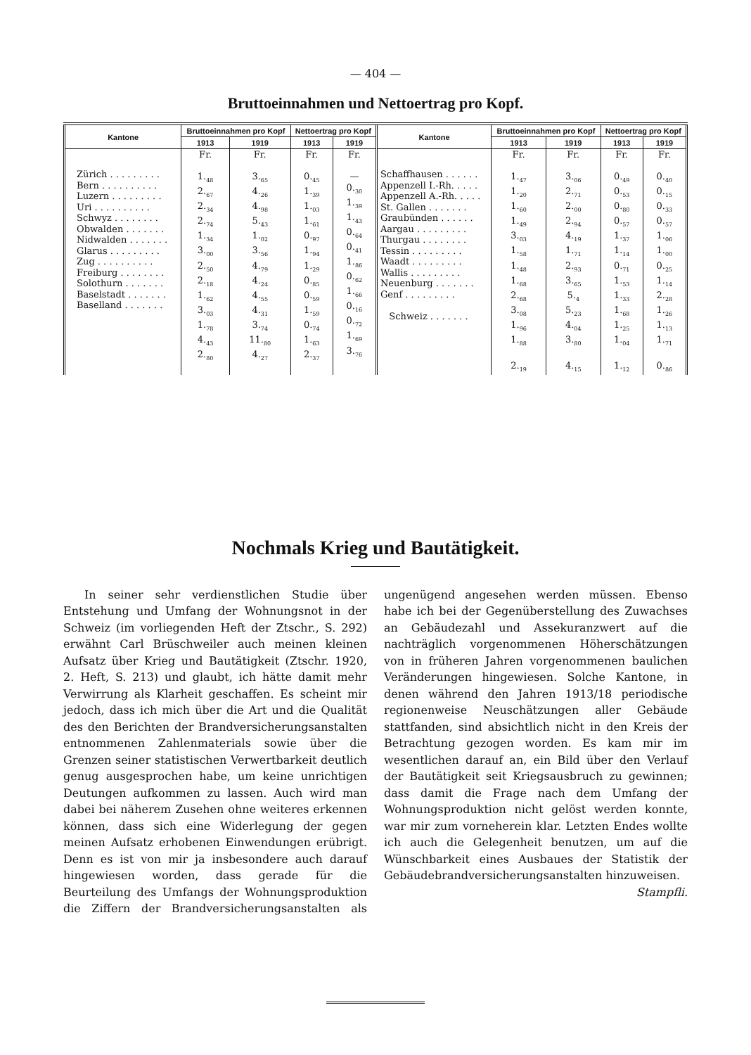— 404 —
Bruttoeinnahmen und Nettoertrag pro Kopf.
| Kantone | Bruttoeinnahmen pro Kopf | | Nettoertrag pro Kopf | | Kantone | Bruttoeinnahmen pro Kopf | | Nettoertrag pro Kopf | |
| --- | --- | --- | --- | --- | --- | --- | --- | --- | --- |
| | 1913 | 1919 | 1913 | 1919 | | 1913 | 1919 | 1913 | 1919 |
| Zürich . . . . . . . . . Bern . . . . . . . . . . Luzern . . . . . . . . . Uri . . . . . . . . . . Schwyz . . . . . . . . Obwalden . . . . . . . Nidwalden . . . . . . . Glarus . . . . . . . . . Zug . . . . . . . . . . Freiburg . . . . . . . . Solothurn . . . . . . . Baselstadt . . . . . . . Baselland . . . . . . . | Fr. 1.<sub>48</sub> 2.<sub>67</sub> 2.<sub>34</sub> 2.<sub>74</sub> 1.<sub>34</sub> 3.<sub>00</sub> 2.<sub>50</sub> 2.<sub>18</sub> 1.<sub>62</sub> 3.<sub>03</sub> 1.<sub>78</sub> 4.<sub>43</sub> 2.<sub>80</sub> | Fr. 3.<sub>65</sub> 4.<sub>26</sub> 4.<sub>98</sub> 5.<sub>43</sub> 1.<sub>02</sub> 3.<sub>56</sub> 4.<sub>79</sub> 4.<sub>24</sub> 4.<sub>55</sub> 4.<sub>31</sub> 3.<sub>74</sub> 11.<sub>80</sub> 4.<sub>27</sub> | Fr. 0.<sub>45</sub> 1.<sub>39</sub> 1.<sub>03</sub> 1.<sub>61</sub> 0.<sub>97</sub> 1.<sub>94</sub> 1.<sub>29</sub> 0.<sub>85</sub> 0.<sub>59</sub> 1.<sub>59</sub> 0.<sub>74</sub> 1.<sub>63</sub> 2.<sub>37</sub> | Fr. — 0.<sub>30</sub> 1.<sub>39</sub> 1.<sub>43</sub> 0.<sub>64</sub> 0.<sub>41</sub> 1.<sub>86</sub> 0.<sub>62</sub> 1.<sub>66</sub> 0.<sub>16</sub> 0.<sub>72</sub> 1.<sub>69</sub> 3.<sub>76</sub> | Schaffhausen . . . . . . Appenzell I.-Rh. . . . . Appenzell A.-Rh. . . . . St. Gallen . . . . . . . Graubünden . . . . . . Aargau . . . . . . . . . Thurgau . . . . . . . . Tessin . . . . . . . . . Waadt . . . . . . . . . Wallis . . . . . . . . . Neuenburg . . . . . . . Genf . . . . . . . . . Schweiz . . . . . . . | Fr. 1.<sub>47</sub> 1.<sub>20</sub> 1.<sub>60</sub> 1.<sub>49</sub> 3.<sub>03</sub> 1.<sub>58</sub> 1.<sub>48</sub> 1.<sub>68</sub> 2.<sub>68</sub> 3.<sub>08</sub> 1.<sub>96</sub> 1.<sub>88</sub> 2.<sub>19</sub> | Fr. 3.<sub>06</sub> 2.<sub>71</sub> 2.<sub>00</sub> 2.<sub>94</sub> 4.<sub>19</sub> 1.<sub>71</sub> 2.<sub>93</sub> 3.<sub>65</sub> 5.<sub>4</sub> 5.<sub>23</sub> 4.<sub>04</sub> 3.<sub>80</sub> 4.<sub>15</sub> | Fr. 0.<sub>49</sub> 0.<sub>53</sub> 0.<sub>80</sub> 0.<sub>57</sub> 1.<sub>37</sub> 1.<sub>14</sub> 0.<sub>71</sub> 1.<sub>53</sub> 1.<sub>33</sub> 1.<sub>68</sub> 1.<sub>25</sub> 1.<sub>04</sub> 1.<sub>12</sub> | Fr. 0.<sub>40</sub> 0.<sub>15</sub> 0.<sub>33</sub> 0.<sub>57</sub> 1.<sub>06</sub> 1.<sub>00</sub> 0.<sub>25</sub> 1.<sub>14</sub> 2.<sub>28</sub> 1.<sub>26</sub> 1.<sub>13</sub> 1.<sub>71</sub> 0.<sub>86</sub> |
Nochmals Krieg und Bautätigkeit.
In seiner sehr verdienstlichen Studie über Entstehung und Umfang der Wohnungsnot in der Schweiz (im vorliegenden Heft der Ztschr., S. 292) erwähnt Carl Brüschweiler auch meinen kleinen Aufsatz über Krieg und Bautätigkeit (Ztschr. 1920, 2. Heft, S. 213) und glaubt, ich hätte damit mehr Verwirrung als Klarheit geschaffen. Es scheint mir jedoch, dass ich mich über die Art und die Qualität des den Berichten der Brandversicherungsanstalten entnommenen Zahlenmaterials sowie über die Grenzen seiner statistischen Verwertbarkeit deutlich genug ausgesprochen habe, um keine unrichtigen Deutungen aufkommen zu lassen. Auch wird man dabei bei näherem Zusehen ohne weiteres erkennen können, dass sich eine Widerlegung der gegen meinen Aufsatz erhobenen Einwendungen erübrigt. Denn es ist von mir ja insbesondere auch darauf hingewiesen worden, dass gerade für die Beurteilung des Umfangs der Wohnungsproduktion die Ziffern der Brandversicherungsanstalten als ungenügend angesehen werden müssen. Ebenso habe ich bei der Gegenüberstellung des Zuwachses an Gebäudezahl und Assekuranzwert auf die nachträglich vorgenommenen Höherschätzungen von in früheren Jahren vorgenommenen baulichen Veränderungen hingewiesen. Solche Kantone, in denen während den Jahren 1913/18 periodische regionenweise Neuschätzungen aller Gebäude stattfanden, sind absichtlich nicht in den Kreis der Betrachtung gezogen worden. Es kam mir im wesentlichen darauf an, ein Bild über den Verlauf der Bautätigkeit seit Kriegsausbruch zu gewinnen; dass damit die Frage nach dem Umfang der Wohnungsproduktion nicht gelöst werden konnte, war mir zum vorneherein klar. Letzten Endes wollte ich auch die Gelegenheit benutzen, um auf die Wünschbarkeit eines Ausbaues der Statistik der Gebäudebrandversicherungsanstalten hinzuweisen. Stampfli.